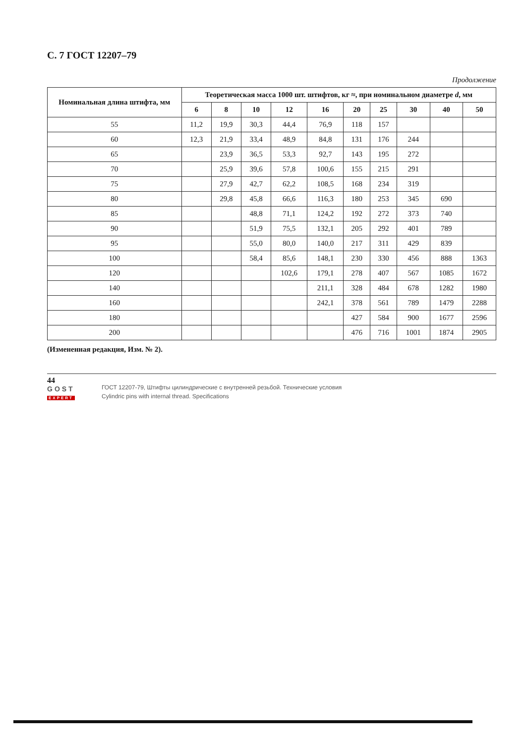С. 7 ГОСТ 12207–79
Продолжение
| Номинальная длина штифта, мм | Теоретическая масса 1000 шт. штифтов, кг ≈, при номинальном диаметре d , мм | | | | | | | | | |
| --- | --- | --- | --- | --- | --- | --- | --- | --- | --- | --- |
| | 6 | 8 | 10 | 12 | 16 | 20 | 25 | 30 | 40 | 50 |
| 55 | 11,2 | 19,9 | 30,3 | 44,4 | 76,9 | 118 | 157 | | | |
| 60 | 12,3 | 21,9 | 33,4 | 48,9 | 84,8 | 131 | 176 | 244 | | |
| 65 | | 23,9 | 36,5 | 53,3 | 92,7 | 143 | 195 | 272 | | |
| 70 | | 25,9 | 39,6 | 57,8 | 100,6 | 155 | 215 | 291 | | |
| 75 | | 27,9 | 42,7 | 62,2 | 108,5 | 168 | 234 | 319 | | |
| 80 | | 29,8 | 45,8 | 66,6 | 116,3 | 180 | 253 | 345 | 690 | |
| 85 | | | 48,8 | 71,1 | 124,2 | 192 | 272 | 373 | 740 | |
| 90 | | | 51,9 | 75,5 | 132,1 | 205 | 292 | 401 | 789 | |
| 95 | | | 55,0 | 80,0 | 140,0 | 217 | 311 | 429 | 839 | |
| 100 | | | 58,4 | 85,6 | 148,1 | 230 | 330 | 456 | 888 | 1363 |
| 120 | | | | 102,6 | 179,1 | 278 | 407 | 567 | 1085 | 1672 |
| 140 | | | | | 211,1 | 328 | 484 | 678 | 1282 | 1980 |
| 160 | | | | | 242,1 | 378 | 561 | 789 | 1479 | 2288 |
| 180 | | | | | | 427 | 584 | 900 | 1677 | 2596 |
| 200 | | | | | | 476 | 716 | 1001 | 1874 | 2905 |
(Измененная редакция, Изм. № 2).
44
GOST
EXPERT
ГОСТ 12207-79, Штифты цилиндрические с внутренней резьбой. Технические условия
Cylindric pins with internal thread. Specifications